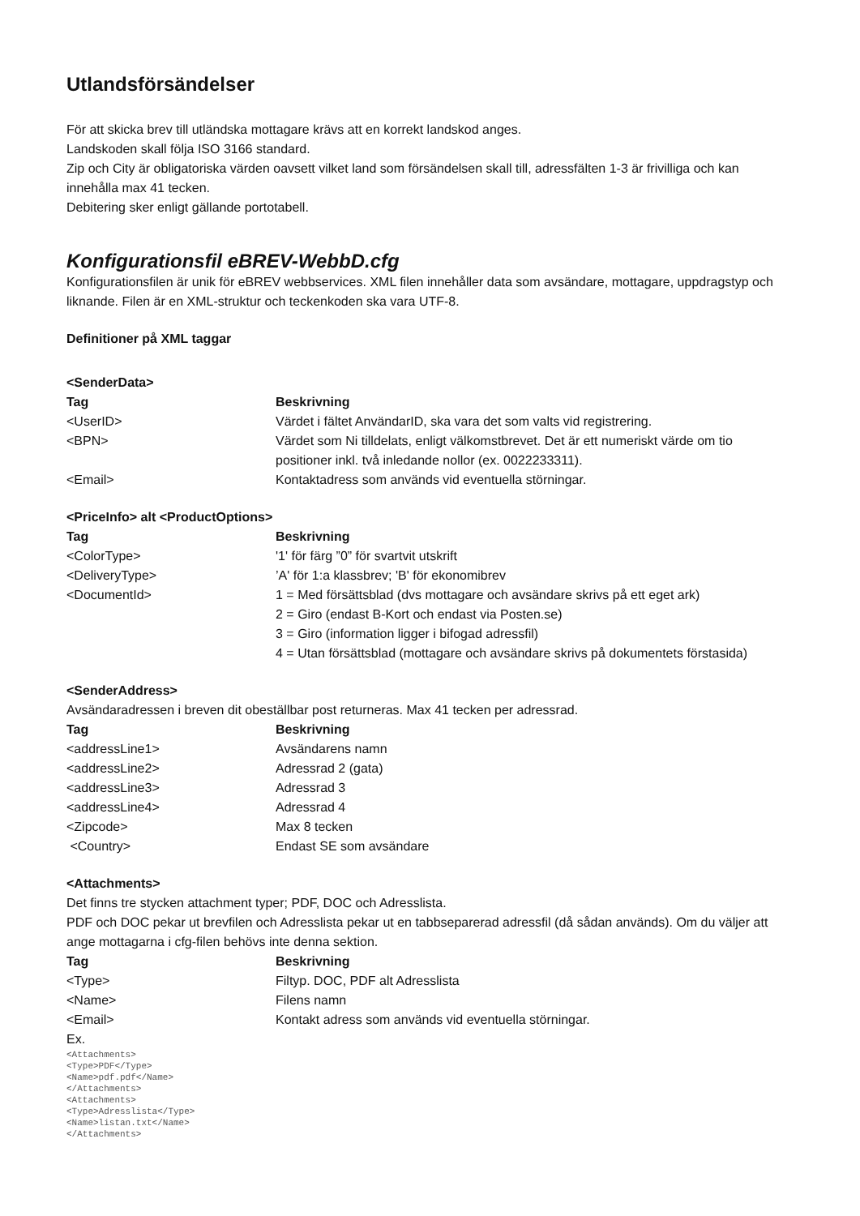Utlandsförsändelser
För att skicka brev till utländska mottagare krävs att en korrekt landskod anges.
Landskoden skall följa ISO 3166 standard.
Zip och City är obligatoriska värden oavsett vilket land som försändelsen skall till, adressfälten 1-3 är frivilliga och kan innehålla max 41 tecken.
Debitering sker enligt gällande portotabell.
Konfigurationsfil eBREV-WebbD.cfg
Konfigurationsfilen är unik för eBREV webbservices. XML filen innehåller data som avsändare, mottagare, uppdragstyp och liknande. Filen är en XML-struktur och teckenkoden ska vara UTF-8.
Definitioner på XML taggar
<SenderData>
| Tag | Beskrivning |
| --- | --- |
| <UserID> | Värdet i fältet AnvändarID, ska vara det som valts vid registrering. |
| <BPN> | Värdet som Ni tilldelats, enligt välkomstbrevet. Det är ett numeriskt värde om tio positioner inkl. två inledande nollor (ex. 0022233311). |
| <Email> | Kontaktadress som används vid eventuella störningar. |
<PriceInfo> alt <ProductOptions>
| Tag | Beskrivning |
| --- | --- |
| <ColorType> | '1' för färg ”0” för svartvit utskrift |
| <DeliveryType> | ’A' för 1:a klassbrev; 'B' för ekonomibrev |
| <DocumentId> | 1 = Med försättsblad (dvs mottagare och avsändare skrivs på ett eget ark) 2 = Giro (endast B-Kort och endast via Posten.se) 3 = Giro (information ligger i bifogad adressfil) 4 = Utan försättsblad (mottagare och avsändare skrivs på dokumentets förstasida) |
<SenderAddress>
Avsändaradressen i breven dit obeställbar post returneras. Max 41 tecken per adressrad.
| Tag | Beskrivning |
| --- | --- |
| <addressLine1> | Avsändarens namn |
| <addressLine2> | Adressrad 2 (gata) |
| <addressLine3> | Adressrad 3 |
| <addressLine4> | Adressrad 4 |
| <Zipcode> | Max 8 tecken |
| <Country> | Endast SE som avsändare |
<Attachments>
Det finns tre stycken attachment typer; PDF, DOC och Adresslista.
PDF och DOC pekar ut brevfilen och Adresslista pekar ut en tabbseparerad adressfil (då sådan används). Om du väljer att ange mottagarna i cfg-filen behövs inte denna sektion.
| Tag | Beskrivning |
| --- | --- |
| <Type> | Filtyp. DOC, PDF alt Adresslista |
| <Name> | Filens namn |
| <Email> | Kontakt adress som används vid eventuella störningar. |
Ex.
<Attachments>
<Type>PDF</Type>
<Name>pdf.pdf</Name>
</Attachments>
<Attachments>
<Type>Adresslista</Type>
<Name>listan.txt</Name>
</Attachments>